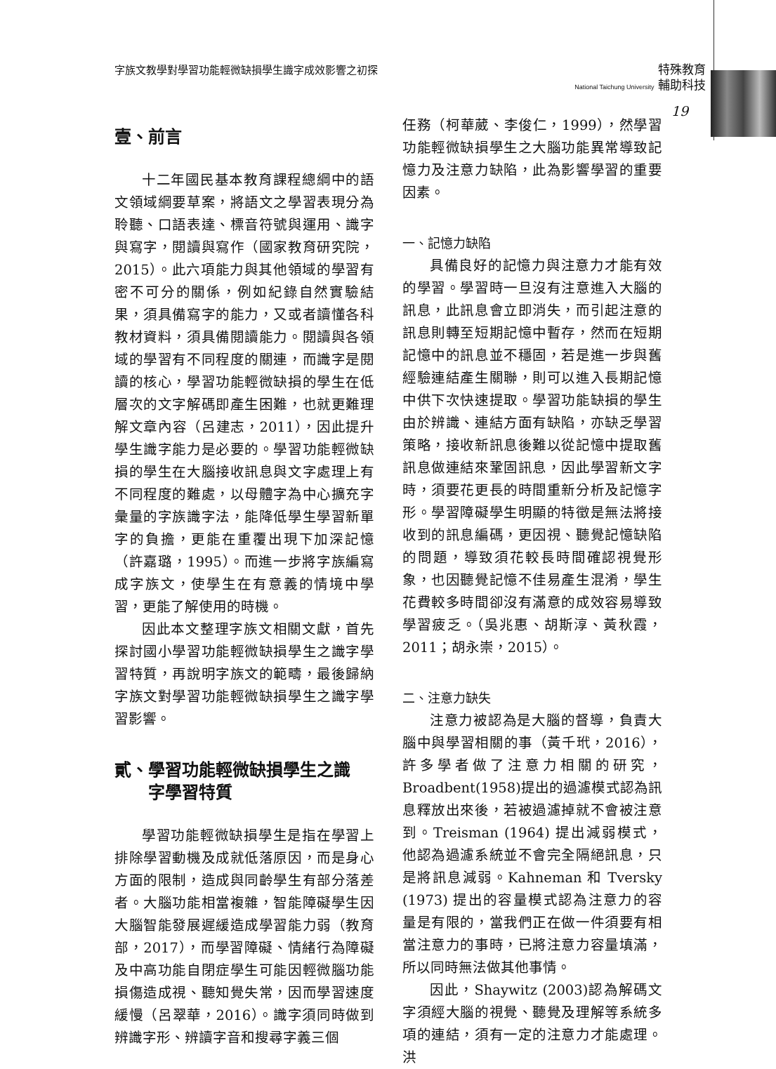字族文教學對學習功能輕微缺損學生識字成效影響之初探
特殊教育
National Taichung University 輔助科技
19
壹、前言
十二年國民基本教育課程總綱中的語文領域綱要草案，將語文之學習表現分為聆聽、口語表達、標音符號與運用、識字與寫字，閱讀與寫作（國家教育研究院，2015）。此六項能力與其他領域的學習有密不可分的關係，例如紀錄自然實驗結果，須具備寫字的能力，又或者讀懂各科教材資料，須具備閱讀能力。閱讀與各領域的學習有不同程度的關連，而識字是閱讀的核心，學習功能輕微缺損的學生在低層次的文字解碼即產生困難，也就更難理解文章內容（呂建志，2011），因此提升學生識字能力是必要的。學習功能輕微缺損的學生在大腦接收訊息與文字處理上有不同程度的難處，以母體字為中心擴充字彙量的字族識字法，能降低學生學習新單字的負擔，更能在重覆出現下加深記憶（許嘉璐，1995）。而進一步將字族編寫成字族文，使學生在有意義的情境中學習，更能了解使用的時機。
因此本文整理字族文相關文獻，首先探討國小學習功能輕微缺損學生之識字學習特質，再說明字族文的範疇，最後歸納字族文對學習功能輕微缺損學生之識字學習影響。
貳、學習功能輕微缺損學生之識
　　字學習特質
學習功能輕微缺損學生是指在學習上排除學習動機及成就低落原因，而是身心方面的限制，造成與同齡學生有部分落差者。大腦功能相當複雜，智能障礙學生因大腦智能發展遲緩造成學習能力弱（教育部，2017），而學習障礙、情緒行為障礙及中高功能自閉症學生可能因輕微腦功能損傷造成視、聽知覺失常，因而學習速度緩慢（呂翠華，2016）。識字須同時做到辨識字形、辨讀字音和搜尋字義三個
任務（柯華葳、李俊仁，1999），然學習功能輕微缺損學生之大腦功能異常導致記憶力及注意力缺陷，此為影響學習的重要因素。
一、記憶力缺陷
具備良好的記憶力與注意力才能有效的學習。學習時一旦沒有注意進入大腦的訊息，此訊息會立即消失，而引起注意的訊息則轉至短期記憶中暫存，然而在短期記憶中的訊息並不穩固，若是進一步與舊經驗連結產生關聯，則可以進入長期記憶中供下次快速提取。學習功能缺損的學生由於辨識、連結方面有缺陷，亦缺乏學習策略，接收新訊息後難以從記憶中提取舊訊息做連結來鞏固訊息，因此學習新文字時，須要花更長的時間重新分析及記憶字形。學習障礙學生明顯的特徵是無法將接收到的訊息編碼，更因視、聽覺記憶缺陷的問題，導致須花較長時間確認視覺形象，也因聽覺記憶不佳易產生混淆，學生花費較多時間卻沒有滿意的成效容易導致學習疲乏。（吳兆惠、胡斯淳、黃秋霞，2011；胡永崇，2015）。
二、注意力缺失
注意力被認為是大腦的督導，負責大腦中與學習相關的事（黃千玳，2016），許多學者做了注意力相關的研究，Broadbent(1958)提出的過濾模式認為訊息釋放出來後，若被過濾掉就不會被注意到。Treisman (1964) 提出減弱模式，他認為過濾系統並不會完全隔絕訊息，只是將訊息減弱。Kahneman 和 Tversky (1973) 提出的容量模式認為注意力的容量是有限的，當我們正在做一件須要有相當注意力的事時，已將注意力容量填滿，所以同時無法做其他事情。
因此，Shaywitz (2003)認為解碼文字須經大腦的視覺、聽覺及理解等系統多項的連結，須有一定的注意力才能處理。洪